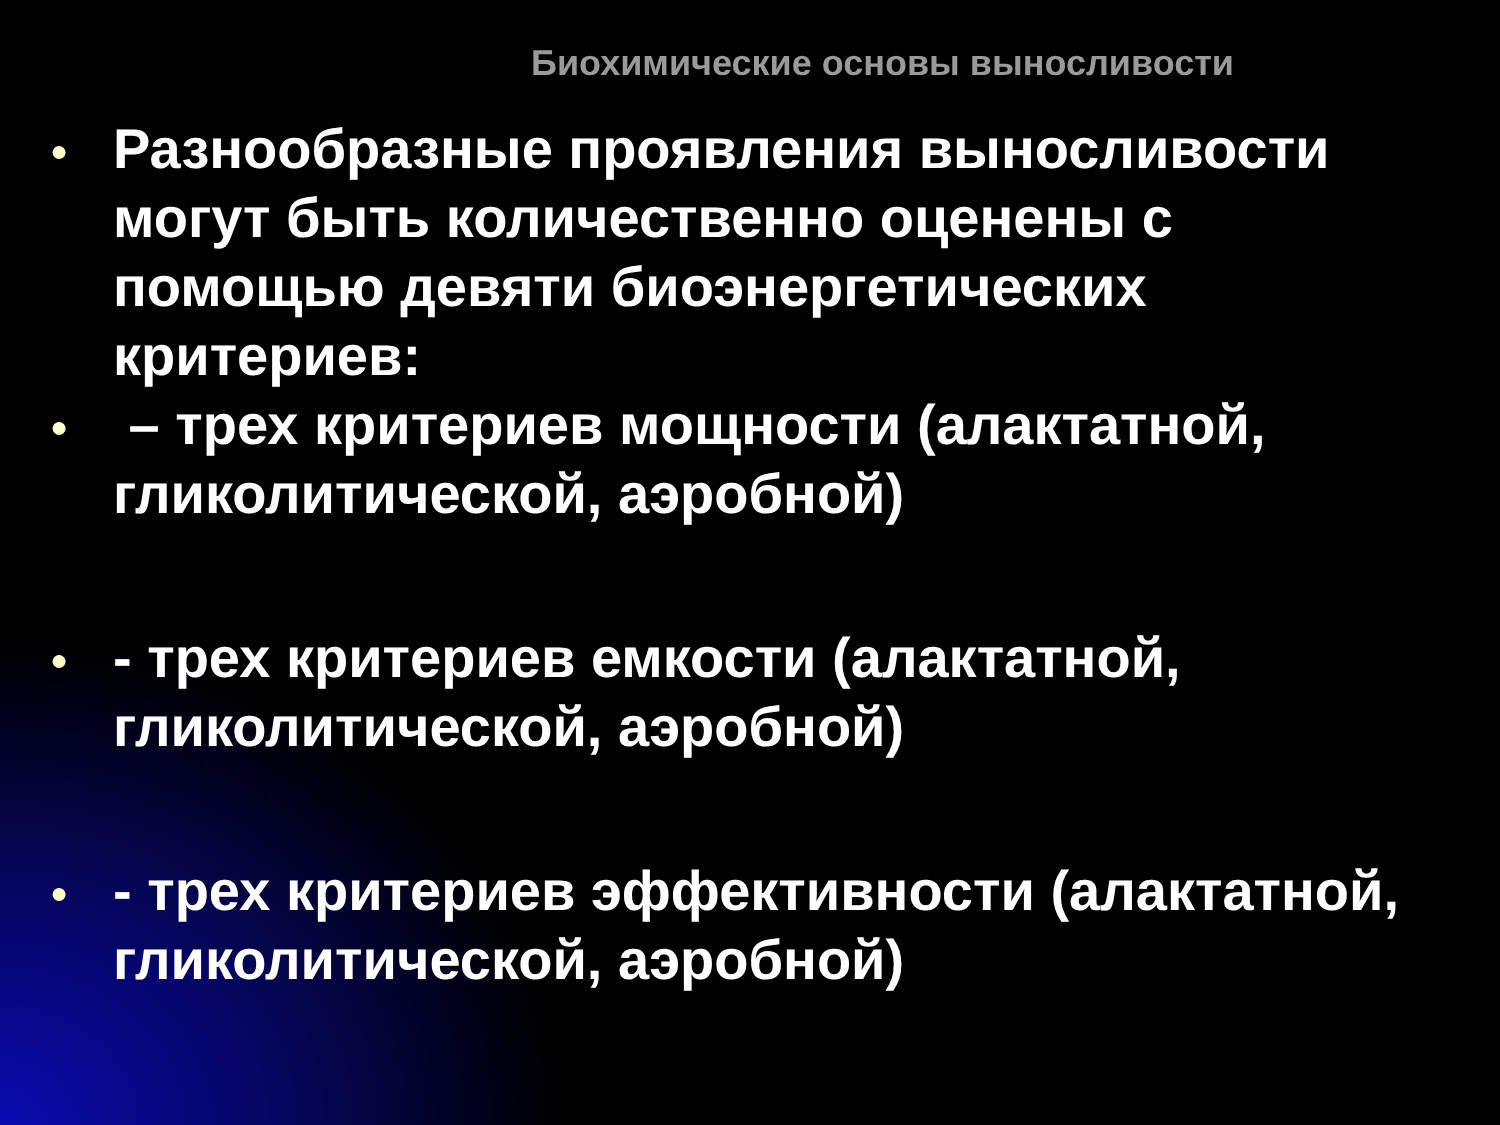Биохимические основы выносливости
● Разнообразные проявления выносливости могут быть количественно оценены с помощью девяти биоэнергетических критериев:
● – трех критериев мощности (алактатной, гликолитической, аэробной)
● - трех критериев емкости (алактатной, гликолитической, аэробной)
● - трех критериев эффективности (алактатной, гликолитической, аэробной)